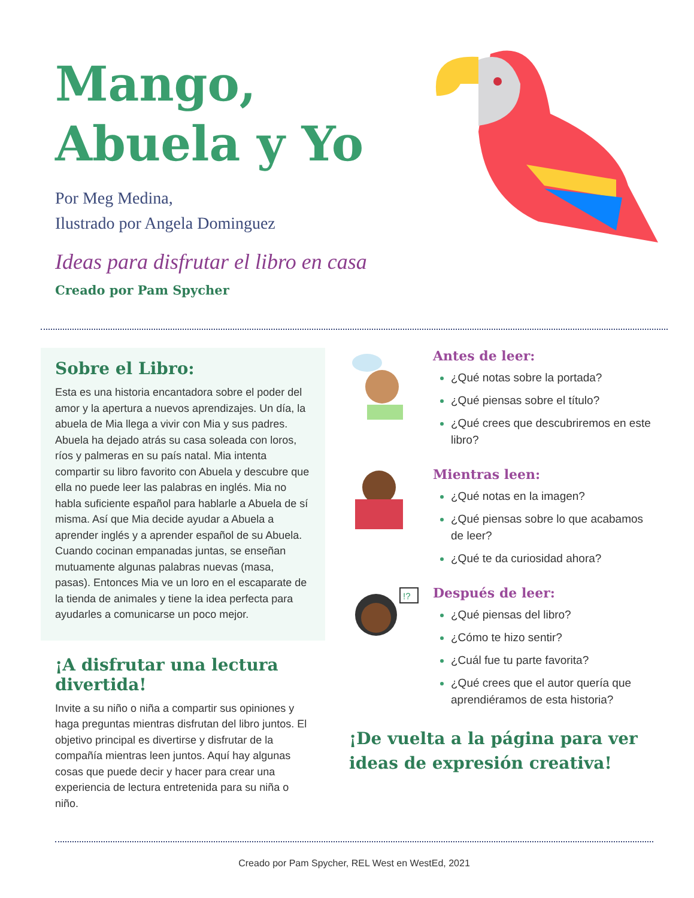Mango,
Abuela y Yo
Por Meg Medina,
Ilustrado por Angela Dominguez
Ideas para disfrutar el libro en casa
Creado por Pam Spycher
Sobre el Libro:
Esta es una historia encantadora sobre el poder del amor y la apertura a nuevos aprendizajes. Un día, la abuela de Mia llega a vivir con Mia y sus padres. Abuela ha dejado atrás su casa soleada con loros, ríos y palmeras en su país natal. Mia intenta compartir su libro favorito con Abuela y descubre que ella no puede leer las palabras en inglés. Mia no habla suficiente español para hablarle a Abuela de sí misma. Así que Mia decide ayudar a Abuela a aprender inglés y a aprender español de su Abuela. Cuando cocinan empanadas juntas, se enseñan mutuamente algunas palabras nuevas (masa, pasas). Entonces Mia ve un loro en el escaparate de la tienda de animales y tiene la idea perfecta para ayudarles a comunicarse un poco mejor.
¡A disfrutar una lectura divertida!
Invite a su niño o niña a compartir sus opiniones y haga preguntas mientras disfrutan del libro juntos. El objetivo principal es divertirse y disfrutar de la compañía mientras leen juntos. Aquí hay algunas cosas que puede decir y hacer para crear una experiencia de lectura entretenida para su niña o niño.
Antes de leer:
¿Qué notas sobre la portada?
¿Qué piensas sobre el título?
¿Qué crees que descubriremos en este libro?
Mientras leen:
¿Qué notas en la imagen?
¿Qué piensas sobre lo que acabamos de leer?
¿Qué te da curiosidad ahora?
!?
Después de leer:
¿Qué piensas del libro?
¿Cómo te hizo sentir?
¿Cuál fue tu parte favorita?
¿Qué crees que el autor quería que aprendiéramos de esta historia?
¡De vuelta a la página para ver ideas de expresión creativa!
Creado por Pam Spycher, REL West en WestEd, 2021